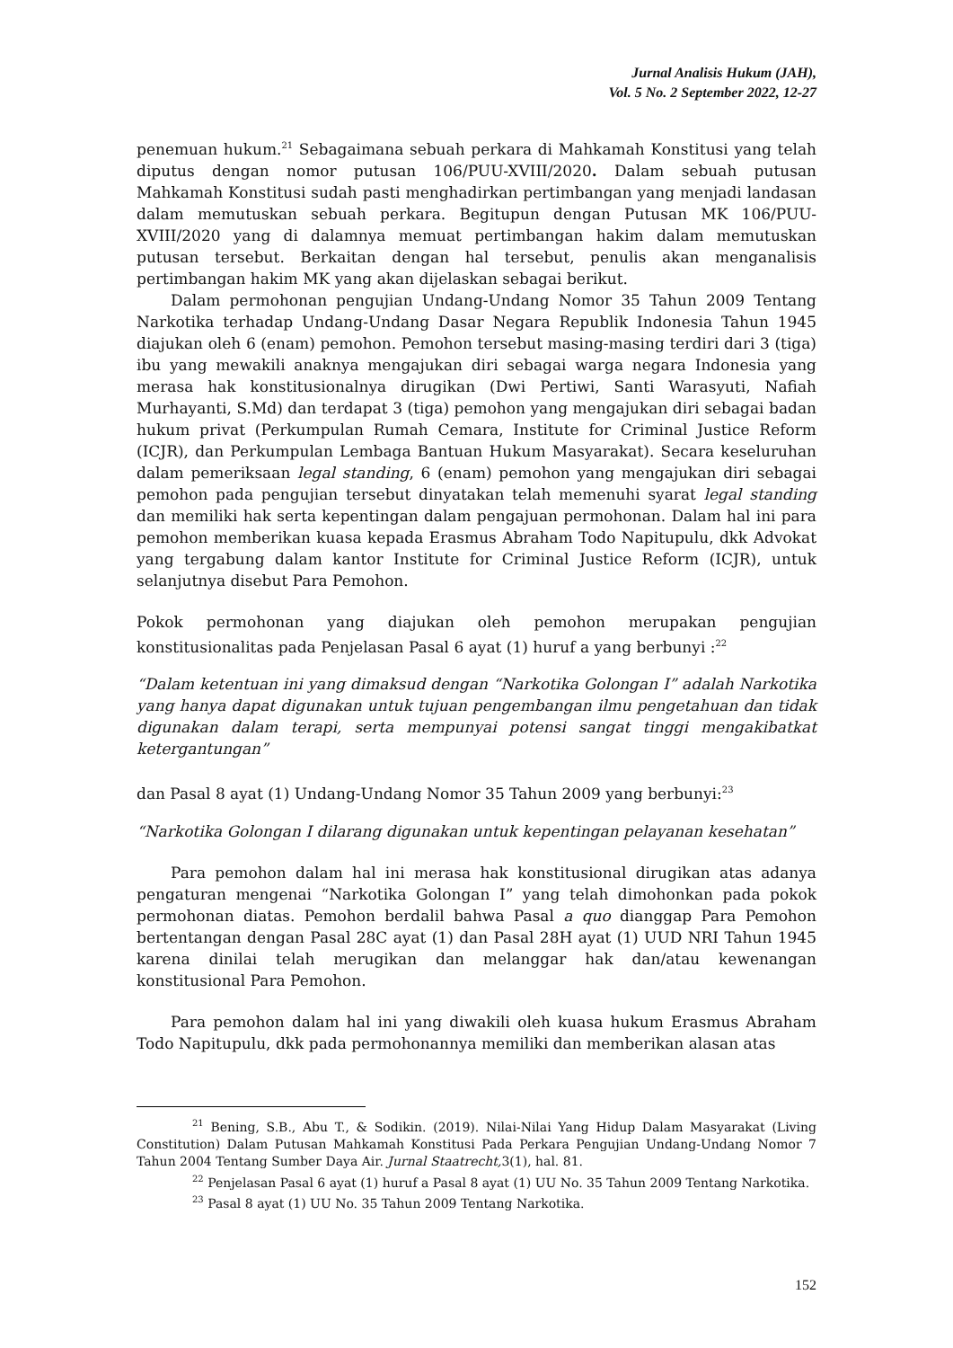Jurnal Analisis Hukum (JAH),
Vol. 5 No. 2 September 2022, 12-27
penemuan hukum.<sup>21</sup> Sebagaimana sebuah perkara di Mahkamah Konstitusi yang telah diputus dengan nomor putusan 106/PUU-XVIII/2020. Dalam sebuah putusan Mahkamah Konstitusi sudah pasti menghadirkan pertimbangan yang menjadi landasan dalam memutuskan sebuah perkara. Begitupun dengan Putusan MK 106/PUU-XVIII/2020 yang di dalamnya memuat pertimbangan hakim dalam memutuskan putusan tersebut. Berkaitan dengan hal tersebut, penulis akan menganalisis pertimbangan hakim MK yang akan dijelaskan sebagai berikut.
Dalam permohonan pengujian Undang-Undang Nomor 35 Tahun 2009 Tentang Narkotika terhadap Undang-Undang Dasar Negara Republik Indonesia Tahun 1945 diajukan oleh 6 (enam) pemohon. Pemohon tersebut masing-masing terdiri dari 3 (tiga) ibu yang mewakili anaknya mengajukan diri sebagai warga negara Indonesia yang merasa hak konstitusionalnya dirugikan (Dwi Pertiwi, Santi Warasyuti, Nafiah Murhayanti, S.Md) dan terdapat 3 (tiga) pemohon yang mengajukan diri sebagai badan hukum privat (Perkumpulan Rumah Cemara, Institute for Criminal Justice Reform (ICJR), dan Perkumpulan Lembaga Bantuan Hukum Masyarakat). Secara keseluruhan dalam pemeriksaan legal standing, 6 (enam) pemohon yang mengajukan diri sebagai pemohon pada pengujian tersebut dinyatakan telah memenuhi syarat legal standing dan memiliki hak serta kepentingan dalam pengajuan permohonan. Dalam hal ini para pemohon memberikan kuasa kepada Erasmus Abraham Todo Napitupulu, dkk Advokat yang tergabung dalam kantor Institute for Criminal Justice Reform (ICJR), untuk selanjutnya disebut Para Pemohon.
Pokok permohonan yang diajukan oleh pemohon merupakan pengujian konstitusionalitas pada Penjelasan Pasal 6 ayat (1) huruf a yang berbunyi :<sup>22</sup>
“Dalam ketentuan ini yang dimaksud dengan “Narkotika Golongan I” adalah Narkotika yang hanya dapat digunakan untuk tujuan pengembangan ilmu pengetahuan dan tidak digunakan dalam terapi, serta mempunyai potensi sangat tinggi mengakibatkat ketergantungan”
dan Pasal 8 ayat (1) Undang-Undang Nomor 35 Tahun 2009 yang berbunyi:<sup>23</sup>
“Narkotika Golongan I dilarang digunakan untuk kepentingan pelayanan kesehatan”
Para pemohon dalam hal ini merasa hak konstitusional dirugikan atas adanya pengaturan mengenai “Narkotika Golongan I” yang telah dimohonkan pada pokok permohonan diatas. Pemohon berdalil bahwa Pasal a quo dianggap Para Pemohon bertentangan dengan Pasal 28C ayat (1) dan Pasal 28H ayat (1) UUD NRI Tahun 1945 karena dinilai telah merugikan dan melanggar hak dan/atau kewenangan konstitusional Para Pemohon.
Para pemohon dalam hal ini yang diwakili oleh kuasa hukum Erasmus Abraham Todo Napitupulu, dkk pada permohonannya memiliki dan memberikan alasan atas
<sup>21</sup> Bening, S.B., Abu T., & Sodikin. (2019). Nilai-Nilai Yang Hidup Dalam Masyarakat (Living Constitution) Dalam Putusan Mahkamah Konstitusi Pada Perkara Pengujian Undang-Undang Nomor 7 Tahun 2004 Tentang Sumber Daya Air. Jurnal Staatrecht, 3(1), hal. 81.
<sup>22</sup> Penjelasan Pasal 6 ayat (1) huruf a Pasal 8 ayat (1) UU No. 35 Tahun 2009 Tentang Narkotika.
<sup>23</sup> Pasal 8 ayat (1) UU No. 35 Tahun 2009 Tentang Narkotika.
152